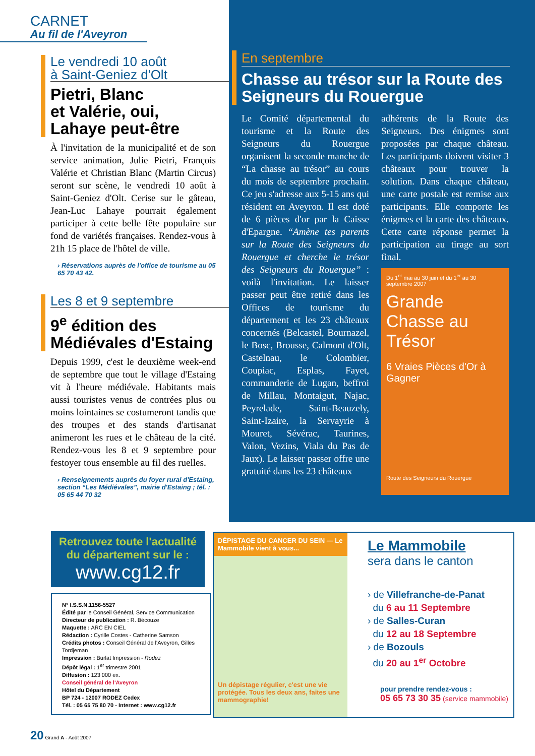CARNET
Au fil de l'Aveyron
Le vendredi 10 août
à Saint-Geniez d'Olt
Pietri, Blanc
et Valérie, oui,
Lahaye peut-être
À l'invitation de la municipalité et de son service animation, Julie Pietri, François Valérie et Christian Blanc (Martin Circus) seront sur scène, le vendredi 10 août à Saint-Geniez d'Olt. Cerise sur le gâteau, Jean-Luc Lahaye pourrait également participer à cette belle fête populaire sur fond de variétés françaises. Rendez-vous à 21h 15 place de l'hôtel de ville.
› Réservations auprès de l'office de tourisme au 05 65 70 43 42.
Les 8 et 9 septembre
9<sup>e</sup> édition des
Médiévales d'Estaing
Depuis 1999, c'est le deuxième week-end de septembre que tout le village d'Estaing vit à l'heure médiévale. Habitants mais aussi touristes venus de contrées plus ou moins lointaines se costumeront tandis que des troupes et des stands d'artisanat animeront les rues et le château de la cité. Rendez-vous les 8 et 9 septembre pour festoyer tous ensemble au fil des ruelles.
› Renseignements auprès du foyer rural d'Estaing, section “Les Médiévales”, mairie d'Estaing ; tél. : 05 65 44 70 32
En septembre
Chasse au trésor sur la Route des Seigneurs du Rouergue
Le Comité départemental du tourisme et la Route des Seigneurs du Rouergue organisent la seconde manche de “La chasse au trésor” au cours du mois de septembre prochain. Ce jeu s'adresse aux 5-15 ans qui résident en Aveyron. Il est doté de 6 pièces d'or par la Caisse d'Epargne. “Amène tes parents sur la Route des Seigneurs du Rouergue et cherche le trésor des Seigneurs du Rouergue” : voilà l'invitation. Le laisser passer peut être retiré dans les Offices de tourisme du département et les 23 châteaux concernés (Belcastel, Bournazel, le Bosc, Brousse, Calmont d'Olt, Castelnau, le Colombier, Coupiac, Esplas, Fayet, commanderie de Lugan, beffroi de Millau, Montaigut, Najac, Peyrelade, Saint-Beauzely, Saint-Izaire, la Servayrie à Mouret, Sévérac, Taurines, Valon, Vezins, Viala du Pas de Jaux). Le laisser passer offre une gratuité dans les 23 châteaux
adhérents de la Route des Seigneurs. Des énigmes sont proposées par chaque château. Les participants doivent visiter 3 châteaux pour trouver la solution. Dans chaque château, une carte postale est remise aux participants. Elle comporte les énigmes et la carte des châteaux. Cette carte réponse permet la participation au tirage au sort final.
Du 1<sup>er</sup> mai au 30 juin et du 1<sup>er</sup> au 30 septembre 2007
Grande Chasse au Trésor
6 Vraies Pièces d'Or à Gagner
Route des Seigneurs du Rouergue
Retrouvez toute l'actualité du département sur le :
www.cg12.fr
N° I.S.S.N.1156-5527
Édité par le Conseil Général, Service Communication
Directeur de publication : R. Bécouze
Maquette : ARC EN CIEL
Rédaction : Cyrille Costes - Catherine Samson
Crédits photos : Conseil Général de l'Aveyron, Gilles Tordjeman
Impression : Burlat Impression - Rodez
Dépôt légal : 1<sup>er</sup> trimestre 2001
Diffusion : 123 000 ex.
Conseil général de l'Aveyron
Hôtel du Département
BP 724 - 12007 RODEZ Cedex
Tél. : 05 65 75 80 70 - Internet : www.cg12.fr
DÉPISTAGE DU CANCER DU SEIN — Le Mammobile vient à vous...
Un dépistage régulier, c'est une vie protégée. Tous les deux ans, faites une mammographie!
Le Mammobile
sera dans le canton
› de Villefranche-de-Panat
du 6 au 11 Septembre
› de Salles-Curan
du 12 au 18 Septembre
› de Bozouls
du 20 au 1<sup>er</sup> Octobre
pour prendre rendez-vous :
05 65 73 30 35 (service mammobile)
20 Grand A - Août 2007